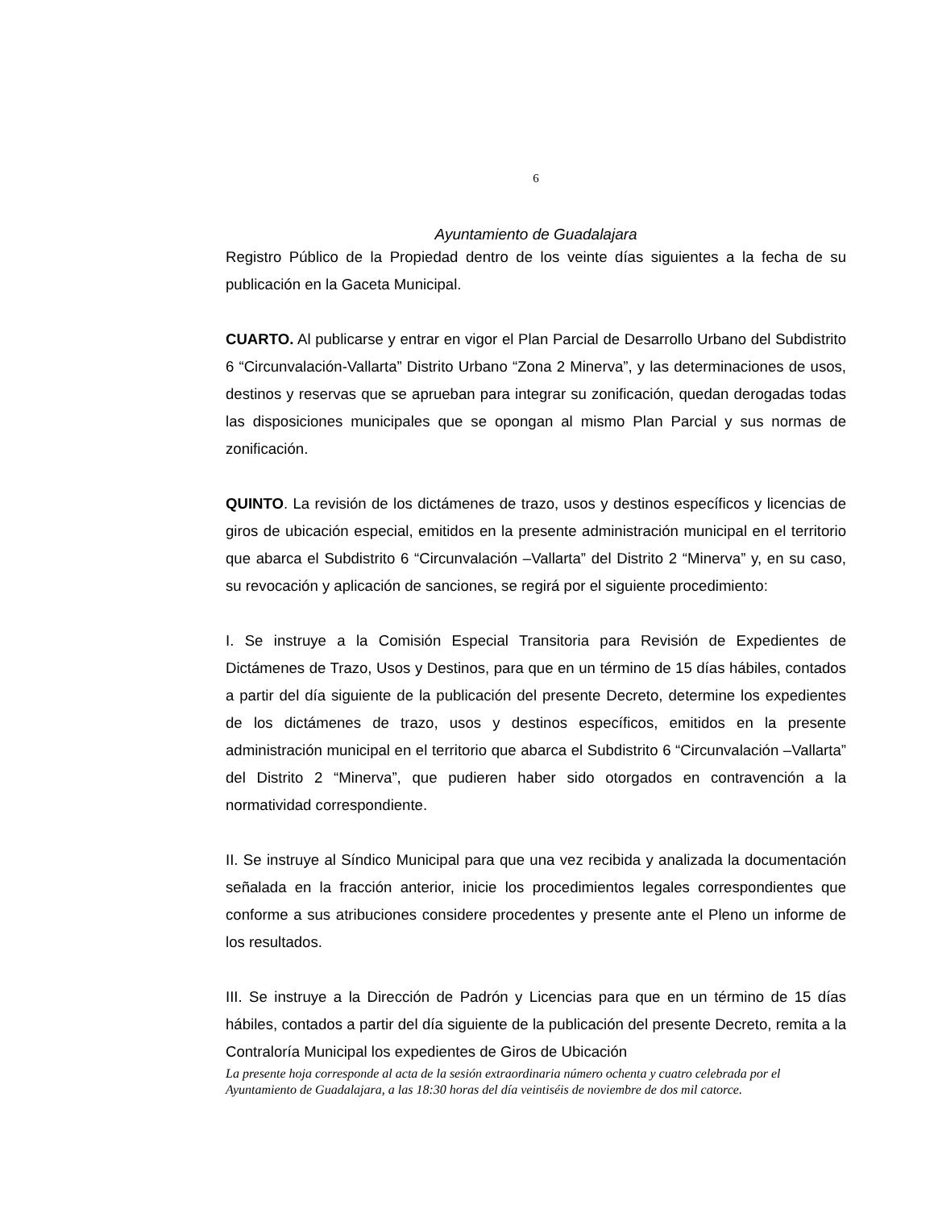6
Ayuntamiento de Guadalajara
Registro Público de la Propiedad dentro de los veinte días siguientes a la fecha de su publicación en la Gaceta Municipal.
CUARTO. Al publicarse y entrar en vigor el Plan Parcial de Desarrollo Urbano del Subdistrito 6 “Circunvalación-Vallarta” Distrito Urbano “Zona 2 Minerva”, y las determinaciones de usos, destinos y reservas que se aprueban para integrar su zonificación, quedan derogadas todas las disposiciones municipales que se opongan al mismo Plan Parcial y sus normas de zonificación.
QUINTO. La revisión de los dictámenes de trazo, usos y destinos específicos y licencias de giros de ubicación especial, emitidos en la presente administración municipal en el territorio que abarca el Subdistrito 6 “Circunvalación –Vallarta” del Distrito 2 “Minerva” y, en su caso, su revocación y aplicación de sanciones, se regirá por el siguiente procedimiento:
I. Se instruye a la Comisión Especial Transitoria para Revisión de Expedientes de Dictámenes de Trazo, Usos y Destinos, para que en un término de 15 días hábiles, contados a partir del día siguiente de la publicación del presente Decreto, determine los expedientes de los dictámenes de trazo, usos y destinos específicos, emitidos en la presente administración municipal en el territorio que abarca el Subdistrito 6 “Circunvalación –Vallarta” del Distrito 2 “Minerva”, que pudieren haber sido otorgados en contravención a la normatividad correspondiente.
II. Se instruye al Síndico Municipal para que una vez recibida y analizada la documentación señalada en la fracción anterior, inicie los procedimientos legales correspondientes que conforme a sus atribuciones considere procedentes y presente ante el Pleno un informe de los resultados.
III. Se instruye a la Dirección de Padrón y Licencias para que en un término de 15 días hábiles, contados a partir del día siguiente de la publicación del presente Decreto, remita a la Contraloría Municipal los expedientes de Giros de Ubicación
La presente hoja corresponde al acta de la sesión extraordinaria número ochenta y cuatro celebrada por el Ayuntamiento de Guadalajara, a las 18:30 horas del día veintiséis de noviembre de dos mil catorce.